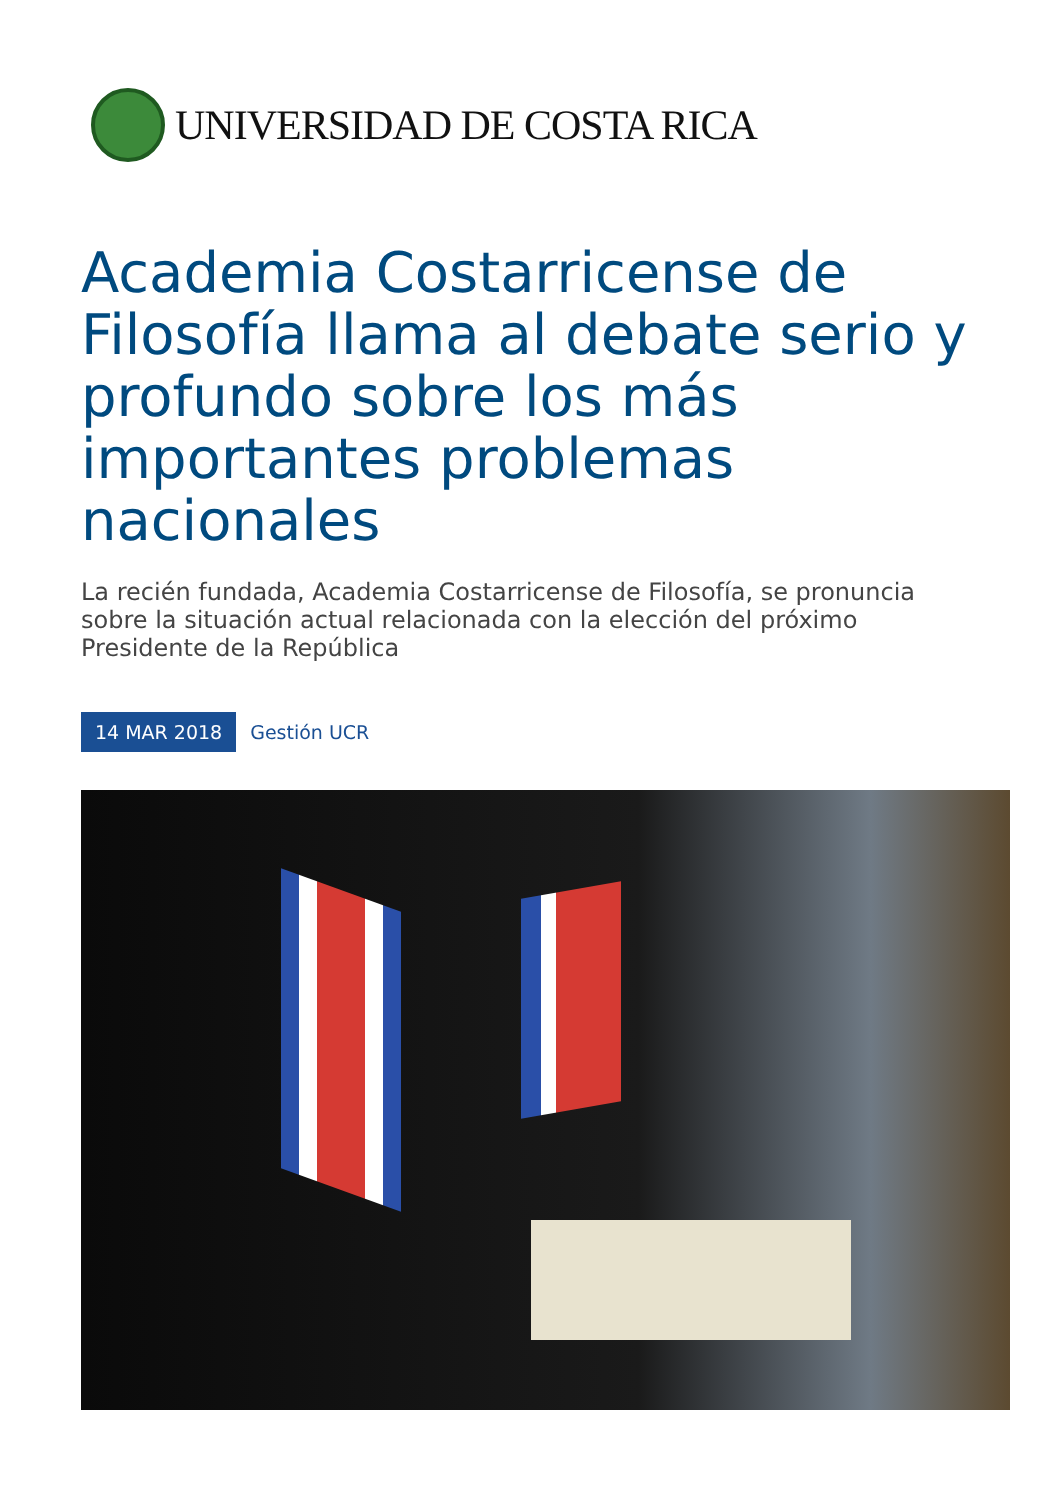UNIVERSIDAD DE COSTA RICA
Academia Costarricense de Filosofía llama al debate serio y profundo sobre los más importantes problemas nacionales
La recién fundada, Academia Costarricense de Filosofía, se pronuncia sobre la situación actual relacionada con la elección del próximo Presidente de la República
14 MAR 2018 Gestión UCR